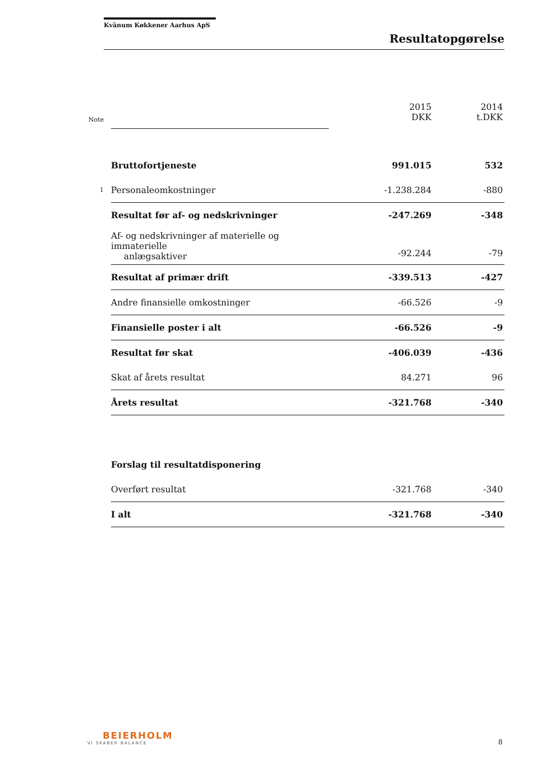Kvänum Køkkener Aarhus ApS
Resultatopgørelse
| Note | | 2015 DKK | 2014 t.DKK |
| | Bruttofortjeneste | 991.015 | 532 |
| 1 | Personaleomkostninger | -1.238.284 | -880 |
| | Resultat før af- og nedskrivninger | -247.269 | -348 |
| | Af- og nedskrivninger af materielle og immaterielle anlægsaktiver | -92.244 | -79 |
| | Resultat af primær drift | -339.513 | -427 |
| | Andre finansielle omkostninger | -66.526 | -9 |
| | Finansielle poster i alt | -66.526 | -9 |
| | Resultat før skat | -406.039 | -436 |
| | Skat af årets resultat | 84.271 | 96 |
| | Årets resultat | -321.768 | -340 |
| | Forslag til resultatdisponering | | |
| | Overført resultat | -321.768 | -340 |
| | I alt | -321.768 | -340 |
BEIERHOLM
VI SKABER BALANCE
8